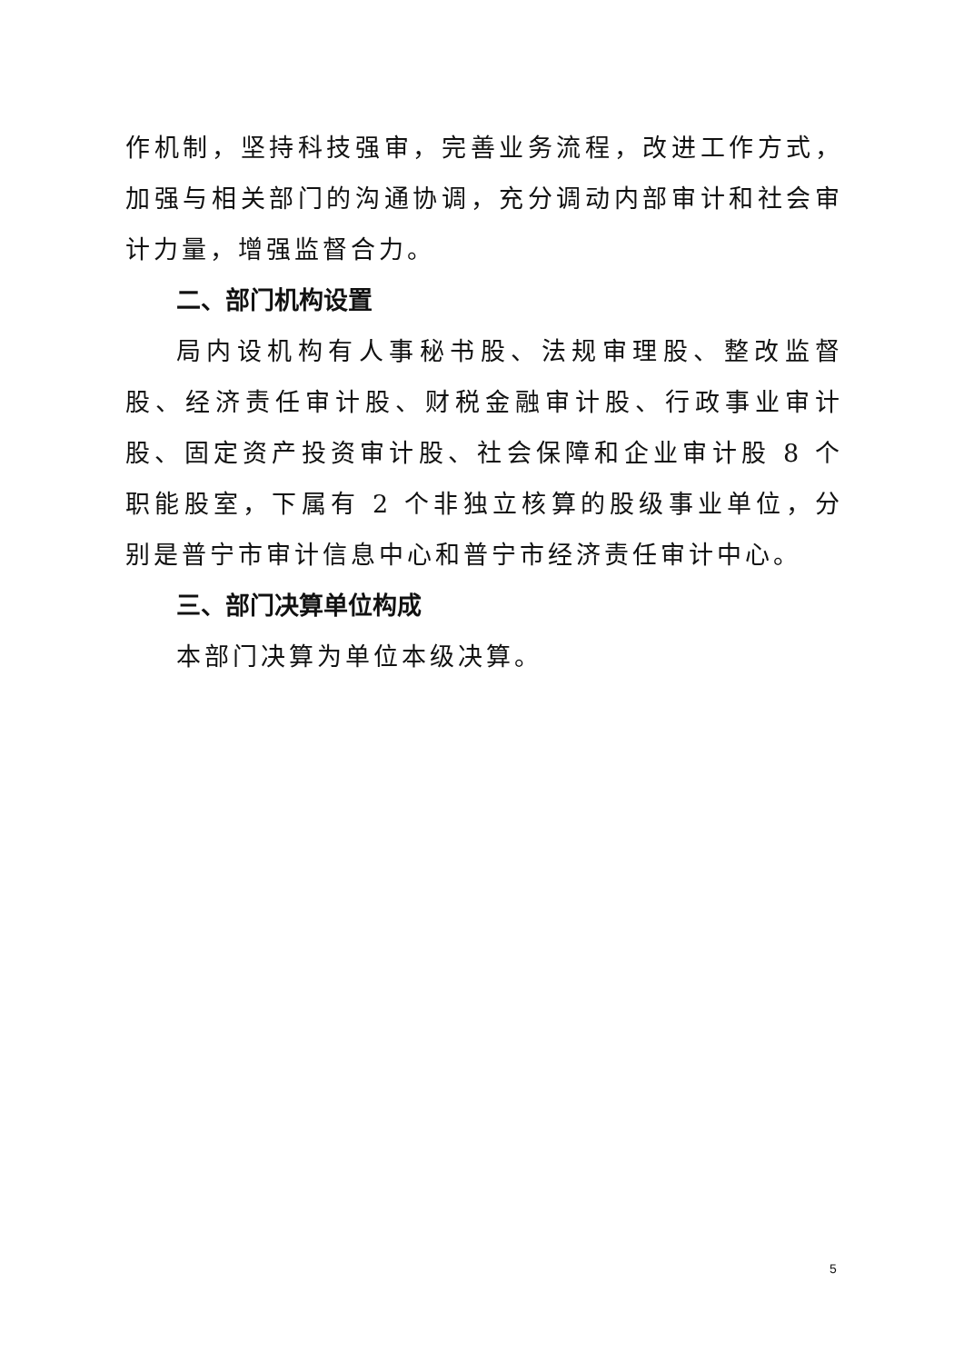作机制，坚持科技强审，完善业务流程，改进工作方式，加强与相关部门的沟通协调，充分调动内部审计和社会审计力量，增强监督合力。
二、部门机构设置
局内设机构有人事秘书股、法规审理股、整改监督股、经济责任审计股、财税金融审计股、行政事业审计股、固定资产投资审计股、社会保障和企业审计股 8 个职能股室，下属有 2 个非独立核算的股级事业单位，分别是普宁市审计信息中心和普宁市经济责任审计中心。
三、部门决算单位构成
本部门决算为单位本级决算。
5